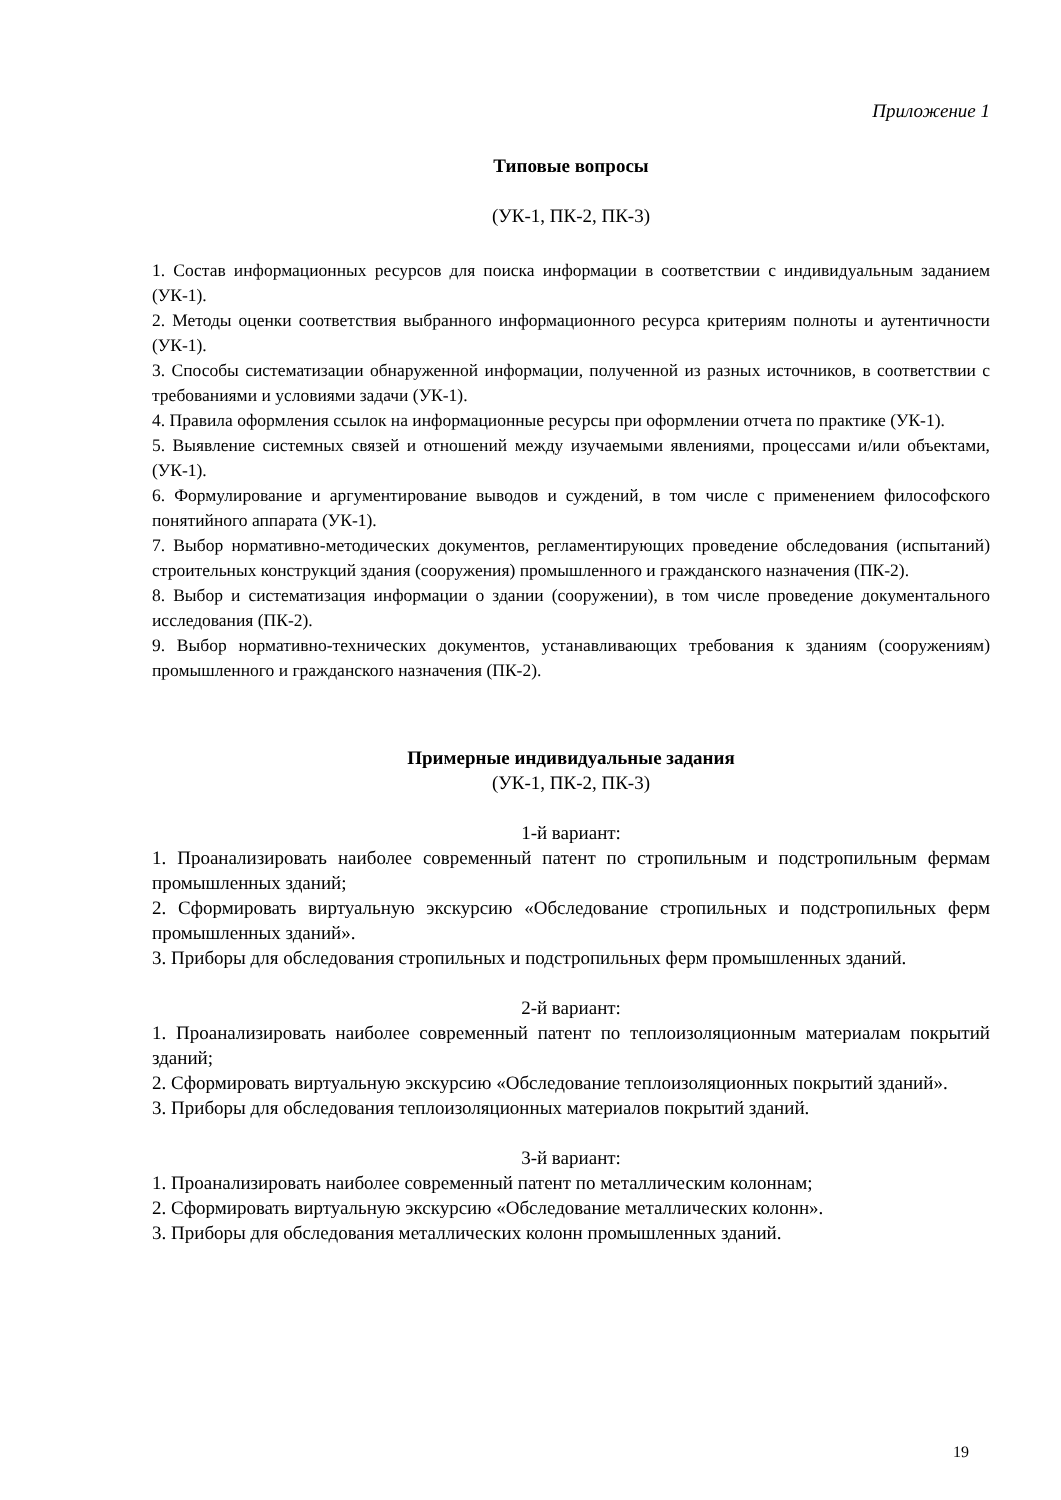Приложение 1
Типовые вопросы
(УК-1, ПК-2, ПК-3)
1. Состав информационных ресурсов для поиска информации в соответствии с индивидуальным заданием (УК-1).
2. Методы оценки соответствия выбранного информационного ресурса критериям полноты и аутентичности (УК-1).
3. Способы систематизации обнаруженной информации, полученной из разных источников, в соответствии с требованиями и условиями задачи (УК-1).
4. Правила оформления ссылок на информационные ресурсы при оформлении отчета по практике (УК-1).
5. Выявление системных связей и отношений между изучаемыми явлениями, процессами и/или объектами, (УК-1).
6. Формулирование и аргументирование выводов и суждений, в том числе с применением философского понятийного аппарата (УК-1).
7. Выбор нормативно-методических документов, регламентирующих проведение обследования (испытаний) строительных конструкций здания (сооружения) промышленного и гражданского назначения (ПК-2).
8. Выбор и систематизация информации о здании (сооружении), в том числе проведение документального исследования (ПК-2).
9. Выбор нормативно-технических документов, устанавливающих требования к зданиям (сооружениям) промышленного и гражданского назначения (ПК-2).
Примерные индивидуальные задания
(УК-1, ПК-2, ПК-3)
1-й вариант:
1. Проанализировать наиболее современный патент по стропильным и подстропильным фермам промышленных зданий;
2. Сформировать виртуальную экскурсию «Обследование стропильных и подстропильных ферм промышленных зданий».
3. Приборы для обследования стропильных и подстропильных ферм промышленных зданий.
2-й вариант:
1. Проанализировать наиболее современный патент по теплоизоляционным материалам покрытий зданий;
2. Сформировать виртуальную экскурсию «Обследование теплоизоляционных покрытий зданий».
3. Приборы для обследования теплоизоляционных материалов покрытий зданий.
3-й вариант:
1. Проанализировать наиболее современный патент по металлическим колоннам;
2. Сформировать виртуальную экскурсию «Обследование металлических колонн».
3. Приборы для обследования металлических колонн промышленных зданий.
19